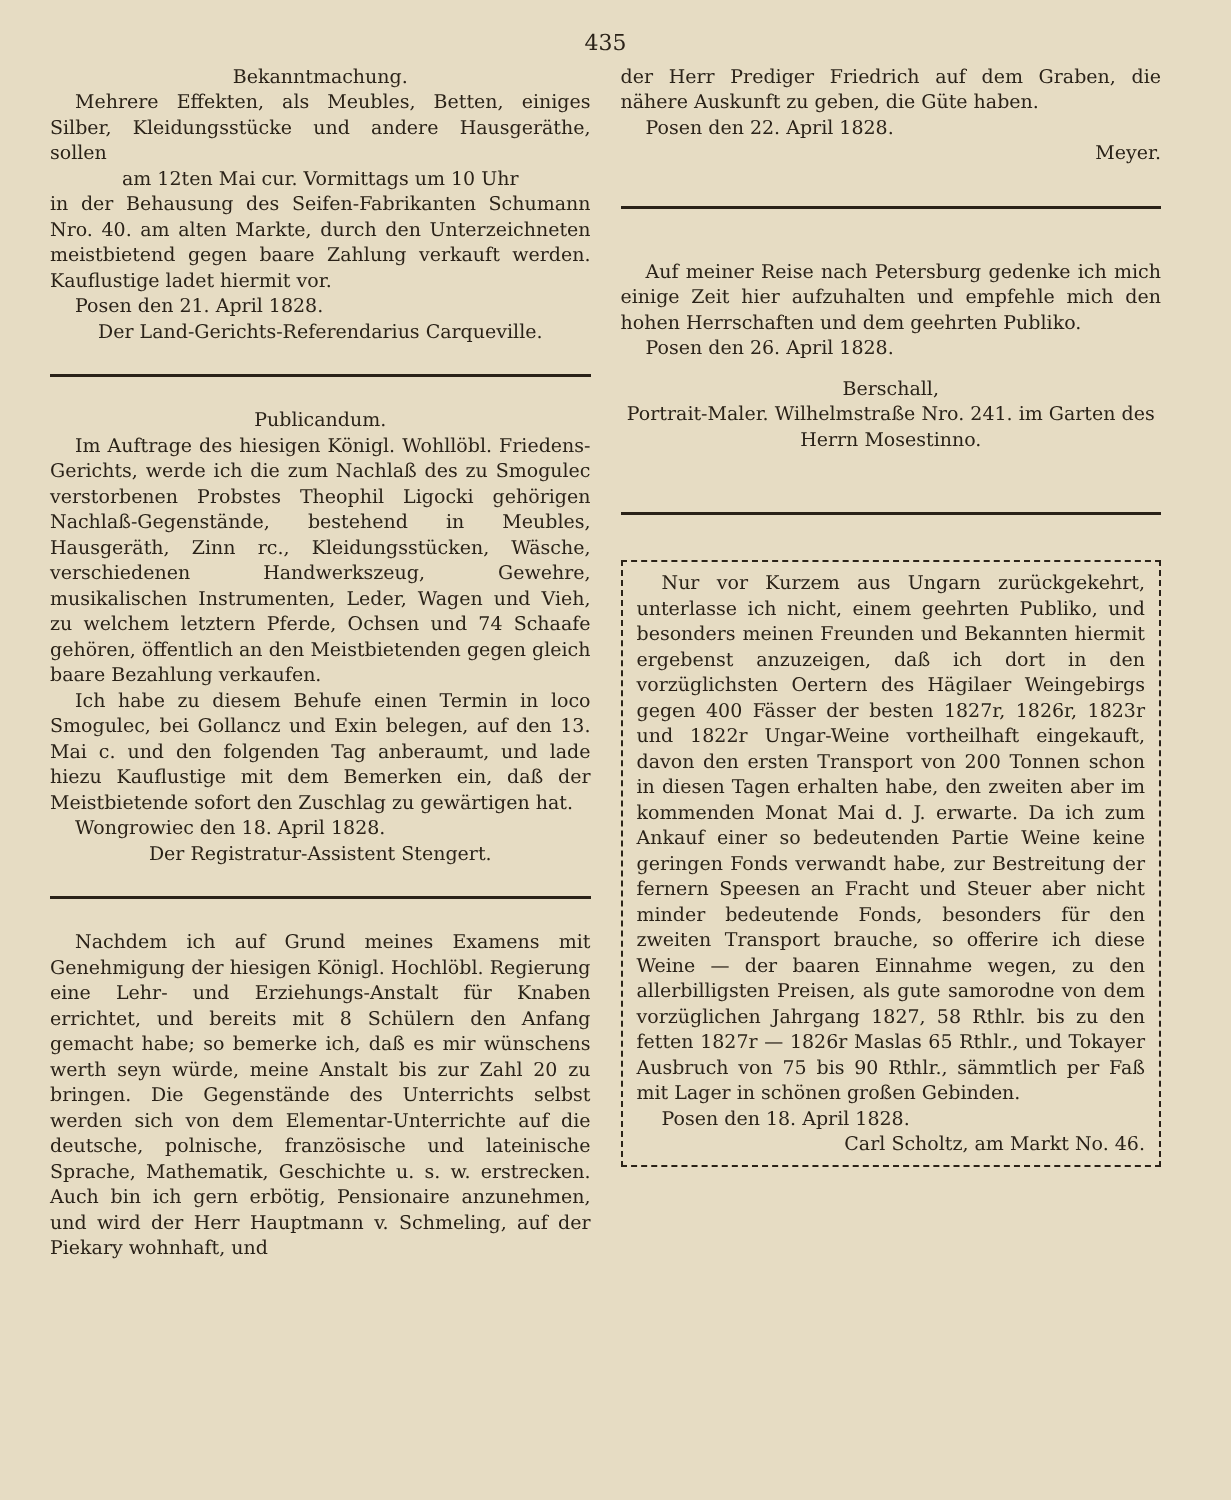435
Bekanntmachung.
Mehrere Effekten, als Meubles, Betten, einiges Silber, Kleidungsstücke und andere Hausgeräthe, sollen
am 12ten Mai cur. Vormittags um 10 Uhr
in der Behausung des Seifen-Fabrikanten Schumann Nro. 40. am alten Markte, durch den Unterzeichneten meistbietend gegen baare Zahlung verkauft werden. Kauflustige ladet hiermit vor.
Posen den 21. April 1828.
Der Land-Gerichts-Referendarius Carqueville.
Publicandum.
Im Auftrage des hiesigen Königl. Wohllöbl. Friedens-Gerichts, werde ich die zum Nachlaß des zu Smogulec verstorbenen Probstes Theophil Ligocki gehörigen Nachlaß-Gegenstände, bestehend in Meubles, Hausgeräth, Zinn rc., Kleidungsstücken, Wäsche, verschiedenen Handwerkszeug, Gewehre, musikalischen Instrumenten, Leder, Wagen und Vieh, zu welchem letztern Pferde, Ochsen und 74 Schaafe gehören, öffentlich an den Meistbietenden gegen gleich baare Bezahlung verkaufen.
Ich habe zu diesem Behufe einen Termin in loco Smogulec, bei Gollancz und Exin belegen, auf den 13. Mai c. und den folgenden Tag anberaumt, und lade hiezu Kauflustige mit dem Bemerken ein, daß der Meistbietende sofort den Zuschlag zu gewärtigen hat.
Wongrowiec den 18. April 1828.
Der Registratur-Assistent Stengert.
Nachdem ich auf Grund meines Examens mit Genehmigung der hiesigen Königl. Hochlöbl. Regierung eine Lehr- und Erziehungs-Anstalt für Knaben errichtet, und bereits mit 8 Schülern den Anfang gemacht habe; so bemerke ich, daß es mir wünschens werth seyn würde, meine Anstalt bis zur Zahl 20 zu bringen. Die Gegenstände des Unterrichts selbst werden sich von dem Elementar-Unterrichte auf die deutsche, polnische, französische und lateinische Sprache, Mathematik, Geschichte u. s. w. erstrecken. Auch bin ich gern erbötig, Pensionaire anzunehmen, und wird der Herr Hauptmann v. Schmeling, auf der Piekary wohnhaft, und
der Herr Prediger Friedrich auf dem Graben, die nähere Auskunft zu geben, die Güte haben.
Posen den 22. April 1828.
Meyer.
Auf meiner Reise nach Petersburg gedenke ich mich einige Zeit hier aufzuhalten und empfehle mich den hohen Herrschaften und dem geehrten Publiko.
Posen den 26. April 1828.
Berschall,
Portrait-Maler. Wilhelmstraße Nro. 241. im Garten des Herrn Mosestinno.
Nur vor Kurzem aus Ungarn zurückgekehrt, unterlasse ich nicht, einem geehrten Publiko, und besonders meinen Freunden und Bekannten hiermit ergebenst anzuzeigen, daß ich dort in den vorzüglichsten Oertern des Hägilaer Weingebirgs gegen 400 Fässer der besten 1827r, 1826r, 1823r und 1822r Ungar-Weine vortheilhaft eingekauft, davon den ersten Transport von 200 Tonnen schon in diesen Tagen erhalten habe, den zweiten aber im kommenden Monat Mai d. J. erwarte. Da ich zum Ankauf einer so bedeutenden Partie Weine keine geringen Fonds verwandt habe, zur Bestreitung der fernern Speesen an Fracht und Steuer aber nicht minder bedeutende Fonds, besonders für den zweiten Transport brauche, so offerire ich diese Weine — der baaren Einnahme wegen, zu den allerbilligsten Preisen, als gute samorodne von dem vorzüglichen Jahrgang 1827, 58 Rthlr. bis zu den fetten 1827r — 1826r Maslas 65 Rthlr., und Tokayer Ausbruch von 75 bis 90 Rthlr., sämmtlich per Faß mit Lager in schönen großen Gebinden.
Posen den 18. April 1828.
Carl Scholtz, am Markt No. 46.